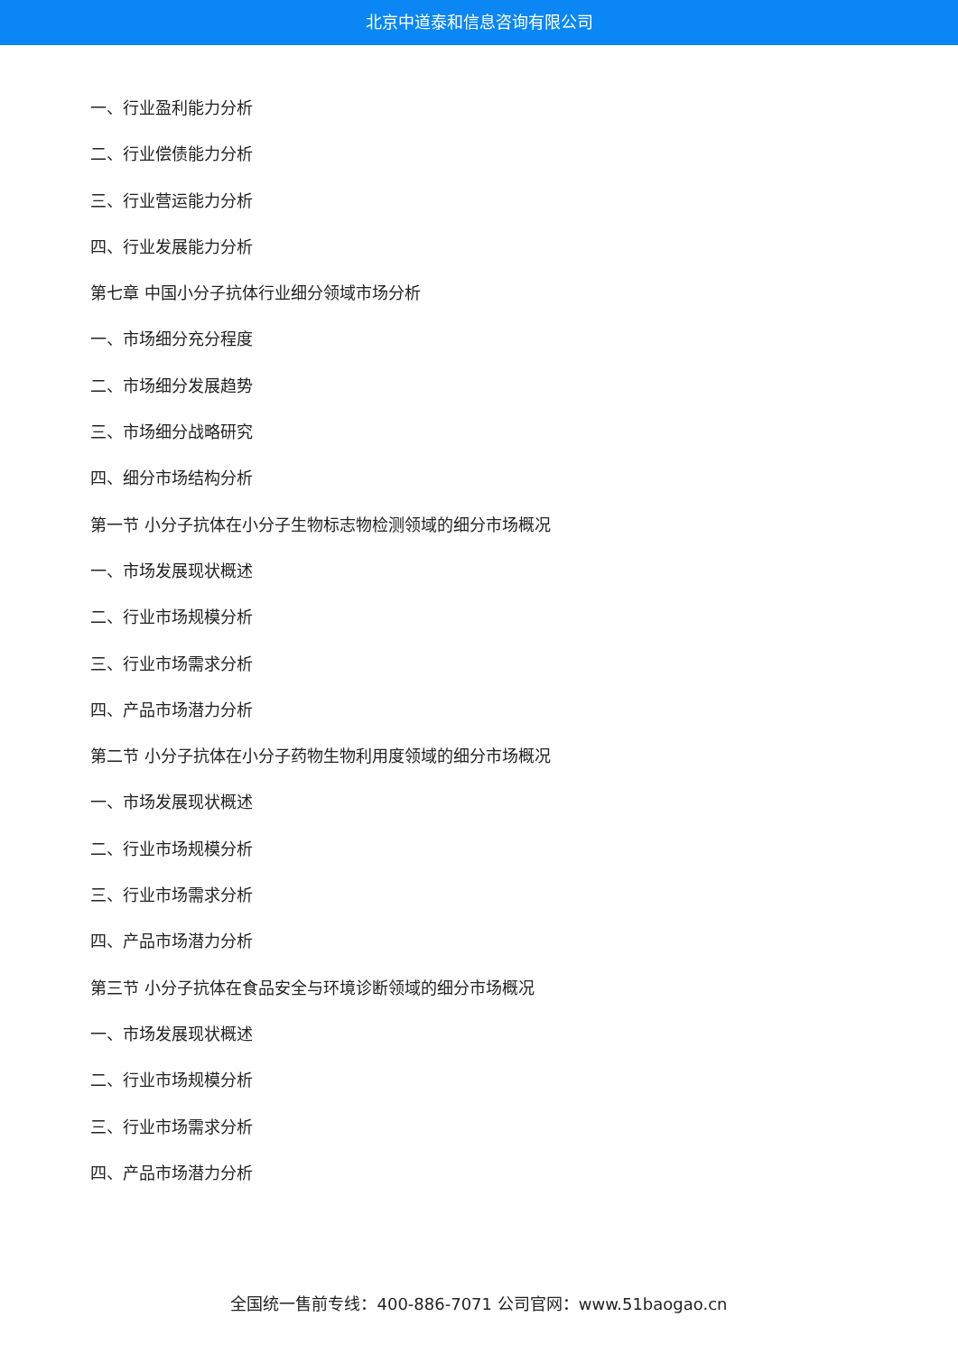北京中道泰和信息咨询有限公司
一、行业盈利能力分析
二、行业偿债能力分析
三、行业营运能力分析
四、行业发展能力分析
第七章 中国小分子抗体行业细分领域市场分析
一、市场细分充分程度
二、市场细分发展趋势
三、市场细分战略研究
四、细分市场结构分析
第一节 小分子抗体在小分子生物标志物检测领域的细分市场概况
一、市场发展现状概述
二、行业市场规模分析
三、行业市场需求分析
四、产品市场潜力分析
第二节 小分子抗体在小分子药物生物利用度领域的细分市场概况
一、市场发展现状概述
二、行业市场规模分析
三、行业市场需求分析
四、产品市场潜力分析
第三节 小分子抗体在食品安全与环境诊断领域的细分市场概况
一、市场发展现状概述
二、行业市场规模分析
三、行业市场需求分析
四、产品市场潜力分析
全国统一售前专线：400-886-7071 公司官网：www.51baogao.cn